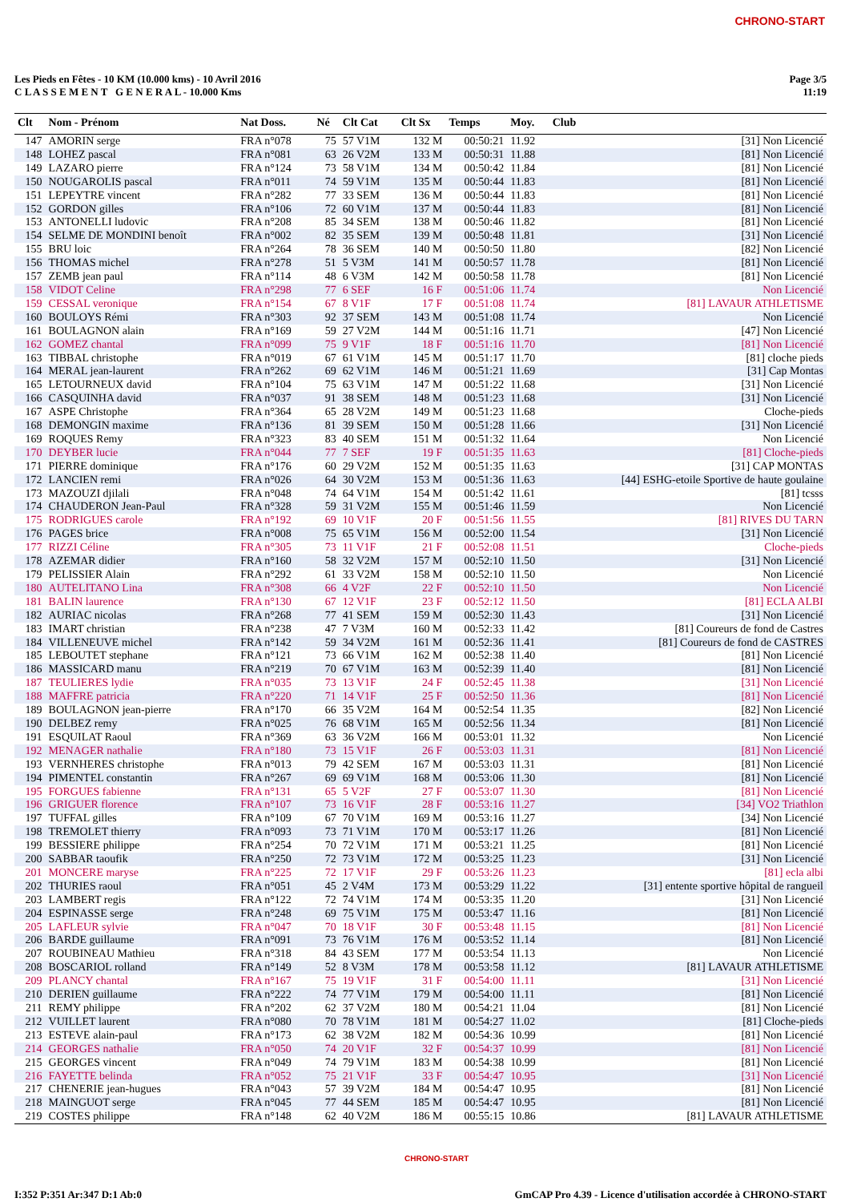CHRONO-START
Les Pieds en Fêtes - 10 KM (10.000 kms) - 10 Avril 2016
C L A S S E M E N T G E N E R A L - 10.000 Kms
Page 3/5
11:19
| Clt | Nom - Prénom | Nat Doss. | Né | Clt Cat | Clt Sx | Temps | Moy. | Club |
| --- | --- | --- | --- | --- | --- | --- | --- | --- |
| 147 | AMORIN serge | FRA n°078 | 75 | 57 V1M | 132 M | 00:50:21 | 11.92 | [31] Non Licencié |
| 148 | LOHEZ pascal | FRA n°081 | 63 | 26 V2M | 133 M | 00:50:31 | 11.88 | [81] Non Licencié |
| 149 | LAZARO pierre | FRA n°124 | 73 | 58 V1M | 134 M | 00:50:42 | 11.84 | [81] Non Licencié |
| 150 | NOUGAROLIS pascal | FRA n°011 | 74 | 59 V1M | 135 M | 00:50:44 | 11.83 | [81] Non Licencié |
| 151 | LEPEYTRE vincent | FRA n°282 | 77 | 33 SEM | 136 M | 00:50:44 | 11.83 | [81] Non Licencié |
| 152 | GORDON gilles | FRA n°106 | 72 | 60 V1M | 137 M | 00:50:44 | 11.83 | [81] Non Licencié |
| 153 | ANTONELLI ludovic | FRA n°208 | 85 | 34 SEM | 138 M | 00:50:46 | 11.82 | [81] Non Licencié |
| 154 | SELME DE MONDINI benoît | FRA n°002 | 82 | 35 SEM | 139 M | 00:50:48 | 11.81 | [31] Non Licencié |
| 155 | BRU loic | FRA n°264 | 78 | 36 SEM | 140 M | 00:50:50 | 11.80 | [82] Non Licencié |
| 156 | THOMAS michel | FRA n°278 | 51 | 5 V3M | 141 M | 00:50:57 | 11.78 | [81] Non Licencié |
| 157 | ZEMB jean paul | FRA n°114 | 48 | 6 V3M | 142 M | 00:50:58 | 11.78 | [81] Non Licencié |
| 158 | VIDOT Celine | FRA n°298 | 77 | 6 SEF | 16 F | 00:51:06 | 11.74 | Non Licencié |
| 159 | CESSAL veronique | FRA n°154 | 67 | 8 V1F | 17 F | 00:51:08 | 11.74 | [81] LAVAUR ATHLETISME |
| 160 | BOULOYS Rémi | FRA n°303 | 92 | 37 SEM | 143 M | 00:51:08 | 11.74 | Non Licencié |
| 161 | BOULAGNON alain | FRA n°169 | 59 | 27 V2M | 144 M | 00:51:16 | 11.71 | [47] Non Licencié |
| 162 | GOMEZ chantal | FRA n°099 | 75 | 9 V1F | 18 F | 00:51:16 | 11.70 | [81] Non Licencié |
| 163 | TIBBAL christophe | FRA n°019 | 67 | 61 V1M | 145 M | 00:51:17 | 11.70 | [81] cloche pieds |
| 164 | MERAL jean-laurent | FRA n°262 | 69 | 62 V1M | 146 M | 00:51:21 | 11.69 | [31] Cap Montas |
| 165 | LETOURNEUX david | FRA n°104 | 75 | 63 V1M | 147 M | 00:51:22 | 11.68 | [31] Non Licencié |
| 166 | CASQUINHA david | FRA n°037 | 91 | 38 SEM | 148 M | 00:51:23 | 11.68 | [31] Non Licencié |
| 167 | ASPE Christophe | FRA n°364 | 65 | 28 V2M | 149 M | 00:51:23 | 11.68 | Cloche-pieds |
| 168 | DEMONGIN maxime | FRA n°136 | 81 | 39 SEM | 150 M | 00:51:28 | 11.66 | [31] Non Licencié |
| 169 | ROQUES Remy | FRA n°323 | 83 | 40 SEM | 151 M | 00:51:32 | 11.64 | Non Licencié |
| 170 | DEYBER lucie | FRA n°044 | 77 | 7 SEF | 19 F | 00:51:35 | 11.63 | [81] Cloche-pieds |
| 171 | PIERRE dominique | FRA n°176 | 60 | 29 V2M | 152 M | 00:51:35 | 11.63 | [31] CAP MONTAS |
| 172 | LANCIEN remi | FRA n°026 | 64 | 30 V2M | 153 M | 00:51:36 | 11.63 | [44] ESHG-etoile Sportive de haute goulaine |
| 173 | MAZOUZI djilali | FRA n°048 | 74 | 64 V1M | 154 M | 00:51:42 | 11.61 | [81] tcsss |
| 174 | CHAUDERON Jean-Paul | FRA n°328 | 59 | 31 V2M | 155 M | 00:51:46 | 11.59 | Non Licencié |
| 175 | RODRIGUES carole | FRA n°192 | 69 | 10 V1F | 20 F | 00:51:56 | 11.55 | [81] RIVES DU TARN |
| 176 | PAGES brice | FRA n°008 | 75 | 65 V1M | 156 M | 00:52:00 | 11.54 | [31] Non Licencié |
| 177 | RIZZI Céline | FRA n°305 | 73 | 11 V1F | 21 F | 00:52:08 | 11.51 | Cloche-pieds |
| 178 | AZEMAR didier | FRA n°160 | 58 | 32 V2M | 157 M | 00:52:10 | 11.50 | [31] Non Licencié |
| 179 | PELISSIER Alain | FRA n°292 | 61 | 33 V2M | 158 M | 00:52:10 | 11.50 | Non Licencié |
| 180 | AUTELITANO Lina | FRA n°308 | 66 | 4 V2F | 22 F | 00:52:10 | 11.50 | Non Licencié |
| 181 | BALIN laurence | FRA n°130 | 67 | 12 V1F | 23 F | 00:52:12 | 11.50 | [81] ECLA ALBI |
| 182 | AURIAC nicolas | FRA n°268 | 77 | 41 SEM | 159 M | 00:52:30 | 11.43 | [31] Non Licencié |
| 183 | IMART christian | FRA n°238 | 47 | 7 V3M | 160 M | 00:52:33 | 11.42 | [81] Coureurs de fond de Castres |
| 184 | VILLENEUVE michel | FRA n°142 | 59 | 34 V2M | 161 M | 00:52:36 | 11.41 | [81] Coureurs de fond de CASTRES |
| 185 | LEBOUTET stephane | FRA n°121 | 73 | 66 V1M | 162 M | 00:52:38 | 11.40 | [81] Non Licencié |
| 186 | MASSICARD manu | FRA n°219 | 70 | 67 V1M | 163 M | 00:52:39 | 11.40 | [81] Non Licencié |
| 187 | TEULIERES lydie | FRA n°035 | 73 | 13 V1F | 24 F | 00:52:45 | 11.38 | [31] Non Licencié |
| 188 | MAFFRE patricia | FRA n°220 | 71 | 14 V1F | 25 F | 00:52:50 | 11.36 | [81] Non Licencié |
| 189 | BOULAGNON jean-pierre | FRA n°170 | 66 | 35 V2M | 164 M | 00:52:54 | 11.35 | [82] Non Licencié |
| 190 | DELBEZ remy | FRA n°025 | 76 | 68 V1M | 165 M | 00:52:56 | 11.34 | [81] Non Licencié |
| 191 | ESQUILAT Raoul | FRA n°369 | 63 | 36 V2M | 166 M | 00:53:01 | 11.32 | Non Licencié |
| 192 | MENAGER nathalie | FRA n°180 | 73 | 15 V1F | 26 F | 00:53:03 | 11.31 | [81] Non Licencié |
| 193 | VERNHERES christophe | FRA n°013 | 79 | 42 SEM | 167 M | 00:53:03 | 11.31 | [81] Non Licencié |
| 194 | PIMENTEL constantin | FRA n°267 | 69 | 69 V1M | 168 M | 00:53:06 | 11.30 | [81] Non Licencié |
| 195 | FORGUES fabienne | FRA n°131 | 65 | 5 V2F | 27 F | 00:53:07 | 11.30 | [81] Non Licencié |
| 196 | GRIGUER florence | FRA n°107 | 73 | 16 V1F | 28 F | 00:53:16 | 11.27 | [34] VO2 Triathlon |
| 197 | TUFFAL gilles | FRA n°109 | 67 | 70 V1M | 169 M | 00:53:16 | 11.27 | [34] Non Licencié |
| 198 | TREMOLET thierry | FRA n°093 | 73 | 71 V1M | 170 M | 00:53:17 | 11.26 | [81] Non Licencié |
| 199 | BESSIERE philippe | FRA n°254 | 70 | 72 V1M | 171 M | 00:53:21 | 11.25 | [81] Non Licencié |
| 200 | SABBAR taoufik | FRA n°250 | 72 | 73 V1M | 172 M | 00:53:25 | 11.23 | [31] Non Licencié |
| 201 | MONCERE maryse | FRA n°225 | 72 | 17 V1F | 29 F | 00:53:26 | 11.23 | [81] ecla albi |
| 202 | THURIES raoul | FRA n°051 | 45 | 2 V4M | 173 M | 00:53:29 | 11.22 | [31] entente sportive hôpital de rangueil |
| 203 | LAMBERT regis | FRA n°122 | 72 | 74 V1M | 174 M | 00:53:35 | 11.20 | [31] Non Licencié |
| 204 | ESPINASSE serge | FRA n°248 | 69 | 75 V1M | 175 M | 00:53:47 | 11.16 | [81] Non Licencié |
| 205 | LAFLEUR sylvie | FRA n°047 | 70 | 18 V1F | 30 F | 00:53:48 | 11.15 | [81] Non Licencié |
| 206 | BARDE guillaume | FRA n°091 | 73 | 76 V1M | 176 M | 00:53:52 | 11.14 | [81] Non Licencié |
| 207 | ROUBINEAU Mathieu | FRA n°318 | 84 | 43 SEM | 177 M | 00:53:54 | 11.13 | Non Licencié |
| 208 | BOSCARIOL rolland | FRA n°149 | 52 | 8 V3M | 178 M | 00:53:58 | 11.12 | [81] LAVAUR ATHLETISME |
| 209 | PLANCY chantal | FRA n°167 | 75 | 19 V1F | 31 F | 00:54:00 | 11.11 | [31] Non Licencié |
| 210 | DERIEN guillaume | FRA n°222 | 74 | 77 V1M | 179 M | 00:54:00 | 11.11 | [81] Non Licencié |
| 211 | REMY philippe | FRA n°202 | 62 | 37 V2M | 180 M | 00:54:21 | 11.04 | [81] Non Licencié |
| 212 | VUILLET laurent | FRA n°080 | 70 | 78 V1M | 181 M | 00:54:27 | 11.02 | [81] Cloche-pieds |
| 213 | ESTEVE alain-paul | FRA n°173 | 62 | 38 V2M | 182 M | 00:54:36 | 10.99 | [81] Non Licencié |
| 214 | GEORGES nathalie | FRA n°050 | 74 | 20 V1F | 32 F | 00:54:37 | 10.99 | [81] Non Licencié |
| 215 | GEORGES vincent | FRA n°049 | 74 | 79 V1M | 183 M | 00:54:38 | 10.99 | [81] Non Licencié |
| 216 | FAYETTE belinda | FRA n°052 | 75 | 21 V1F | 33 F | 00:54:47 | 10.95 | [31] Non Licencié |
| 217 | CHENERIE jean-hugues | FRA n°043 | 57 | 39 V2M | 184 M | 00:54:47 | 10.95 | [81] Non Licencié |
| 218 | MAINGUOT serge | FRA n°045 | 77 | 44 SEM | 185 M | 00:54:47 | 10.95 | [81] Non Licencié |
| 219 | COSTES philippe | FRA n°148 | 62 | 40 V2M | 186 M | 00:55:15 | 10.86 | [81] LAVAUR ATHLETISME |
CHRONO-START
I:352 P:351 Ar:347 D:1 Ab:0 GmCAP Pro 4.39 - Licence d'utilisation accordée à CHRONO-START